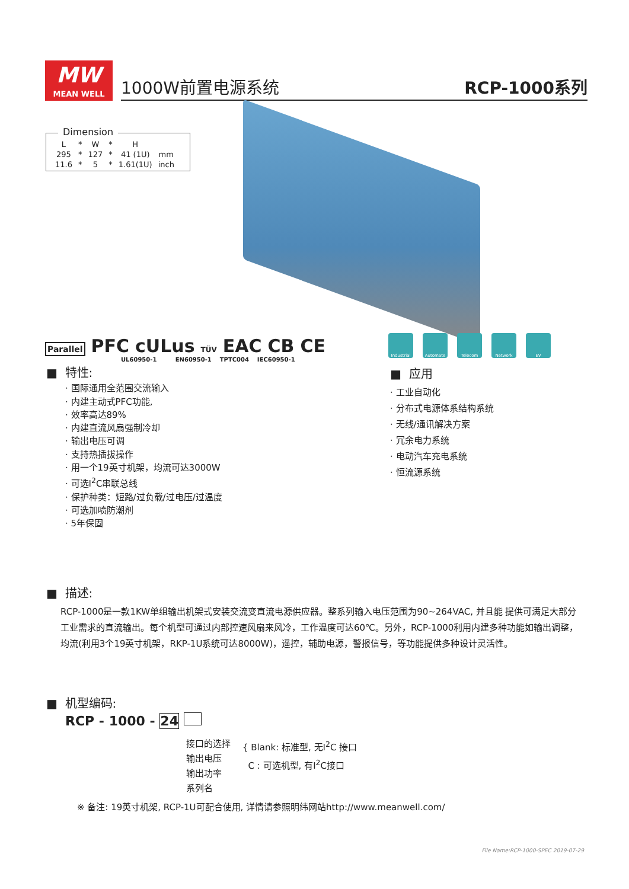MW
MEAN WELL
1000W前置电源系统 RCP-1000系列
Dimension
| L | * | W | * | H | |
| 295 | * | 127 | * | 41 (1U) | mm |
| 11.6 | * | 5 | * | 1.61(1U) | inch |
Parallel PFC cULus TÜV EAC CB CE
UL60950-1 EN60950-1 TPTC004 IEC60950-1
Industrial Automate Telecom Network EV
■ 特性:
· 国际通用全范围交流输入
· 内建主动式PFC功能,
· 效率高达89%
· 内建直流风扇强制冷却
· 输出电压可调
· 支持热插拔操作
· 用一个19英寸机架，均流可达3000W
· 可选I<sup>2</sup>C串联总线
· 保护种类：短路/过负载/过电压/过温度
· 可选加喷防潮剂
· 5年保固
■ 应用
· 工业自动化
· 分布式电源体系结构系统
· 无线/通讯解决方案
· 冗余电力系统
· 电动汽车充电系统
· 恒流源系统
■ 描述:
RCP-1000是一款1KW单组输出机架式安装交流变直流电源供应器。整系列输入电压范围为90~264VAC, 并且能 提供可满足大部分工业需求的直流输出。每个机型可通过内部控速风扇来风冷，工作温度可达60℃。另外，RCP-1000利用内建多种功能如输出调整，均流(利用3个19英寸机架，RKP-1U系统可达8000W)，遥控，辅助电源，警报信号，等功能提供多种设计灵活性。
■ 机型编码:
RCP - 1000 - 24
接口的选择
输出电压
输出功率
系列名
{ Blank: 标准型, 无I<sup>2</sup>C 接口
C : 可选机型, 有I<sup>2</sup>C接口
※ 备注: 19英寸机架, RCP-1U可配合使用, 详情请参照明纬网站http://www.meanwell.com/
File Name:RCP-1000-SPEC 2019-07-29